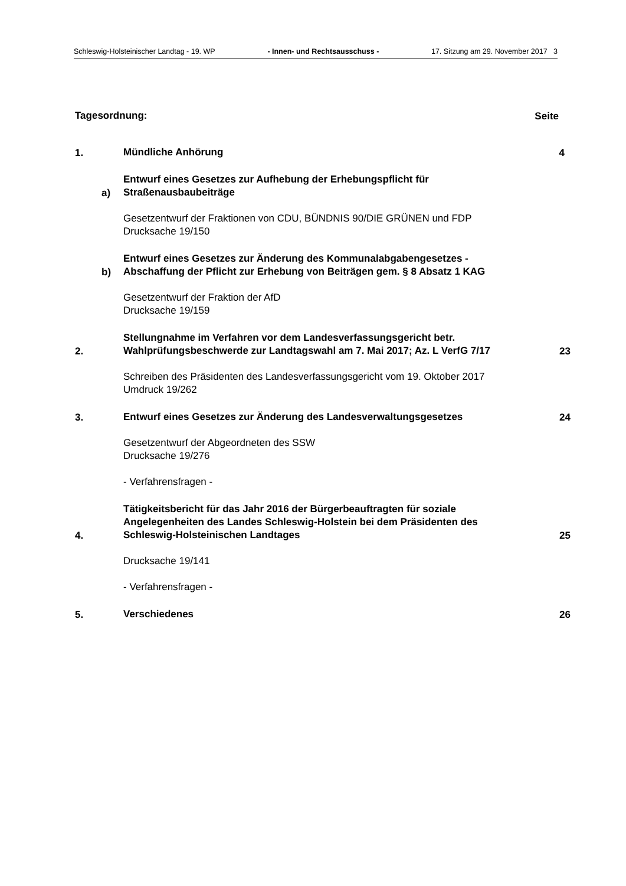Schleswig-Holsteinischer Landtag - 19. WP - Innen- und Rechtsausschuss - 17. Sitzung am 29. November 2017 3
Tagesordnung:
Seite
1.
Mündliche Anhörung
4
a)
Entwurf eines Gesetzes zur Aufhebung der Erhebungspflicht für Straßenausbaubeiträge
Gesetzentwurf der Fraktionen von CDU, BÜNDNIS 90/DIE GRÜNEN und FDP
Drucksache 19/150
b)
Entwurf eines Gesetzes zur Änderung des Kommunalabgabengesetzes - Abschaffung der Pflicht zur Erhebung von Beiträgen gem. § 8 Absatz 1 KAG
Gesetzentwurf der Fraktion der AfD
Drucksache 19/159
2.
Stellungnahme im Verfahren vor dem Landesverfassungsgericht betr. Wahlprüfungsbeschwerde zur Landtagswahl am 7. Mai 2017; Az. L VerfG 7/17
23
Schreiben des Präsidenten des Landesverfassungsgericht vom 19. Oktober 2017
Umdruck 19/262
3.
Entwurf eines Gesetzes zur Änderung des Landesverwaltungsgesetzes
24
Gesetzentwurf der Abgeordneten des SSW
Drucksache 19/276
- Verfahrensfragen -
4.
Tätigkeitsbericht für das Jahr 2016 der Bürgerbeauftragten für soziale Angelegenheiten des Landes Schleswig-Holstein bei dem Präsidenten des Schleswig-Holsteinischen Landtages
25
Drucksache 19/141
- Verfahrensfragen -
5.
Verschiedenes
26